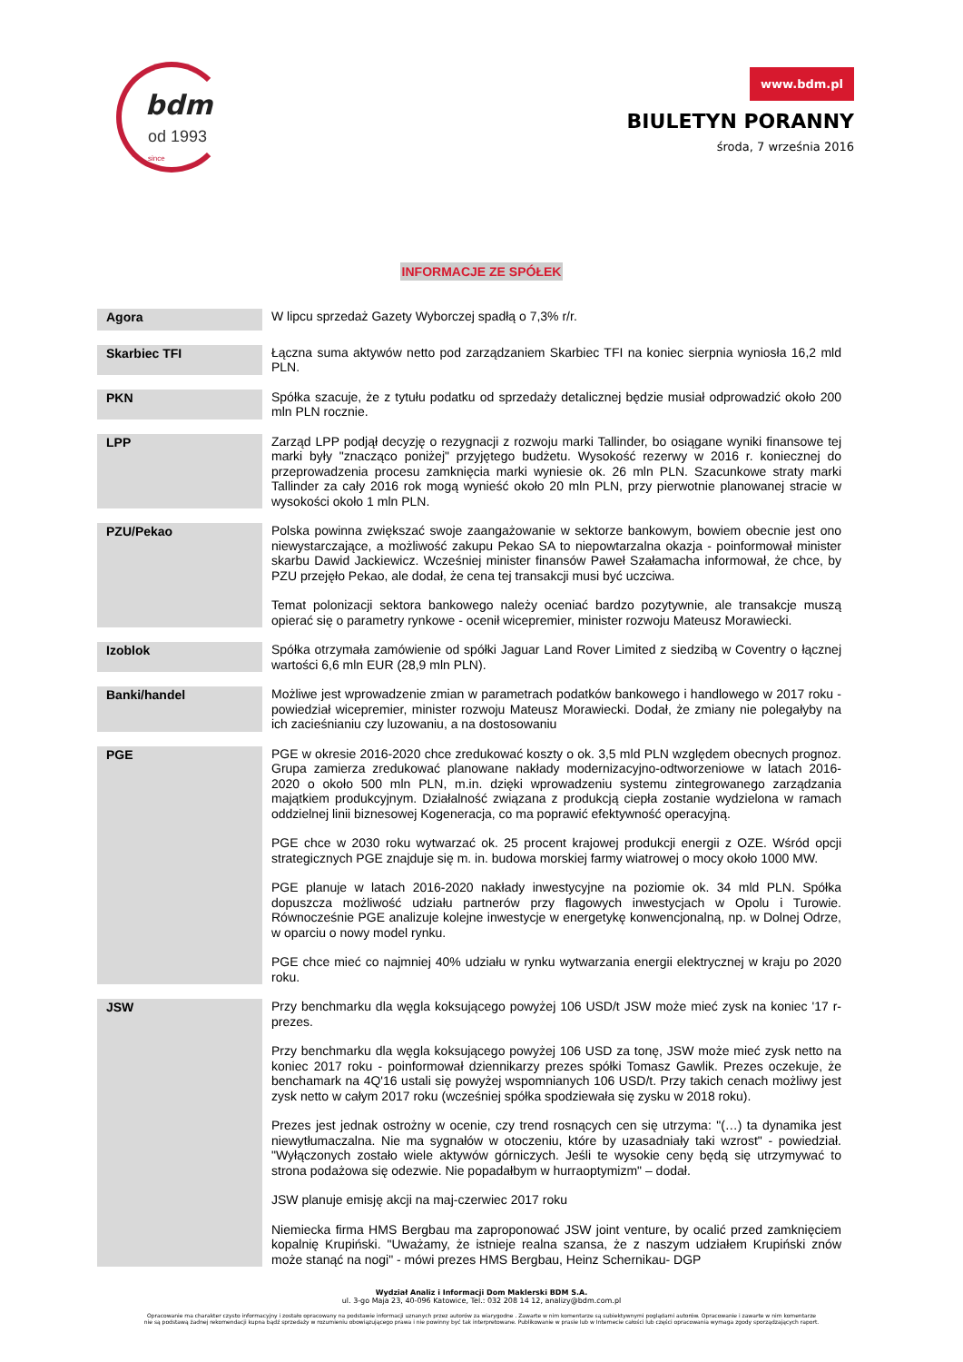bdm
od 1993 since
www.bdm.pl
BIULETYN PORANNY
środa, 7 września 2016
INFORMACJE ZE SPÓŁEK
| Agora | W lipcu sprzedaż Gazety Wyborczej spadłą o 7,3% r/r. |
| Skarbiec TFI | Łączna suma aktywów netto pod zarządzaniem Skarbiec TFI na koniec sierpnia wyniosła 16,2 mld PLN. |
| PKN | Spółka szacuje, że z tytułu podatku od sprzedaży detalicznej będzie musiał odprowadzić około 200 mln PLN rocznie. |
| LPP | Zarząd LPP podjął decyzję o rezygnacji z rozwoju marki Tallinder, bo osiągane wyniki finansowe tej marki były "znacząco poniżej" przyjętego budżetu. Wysokość rezerwy w 2016 r. koniecznej do przeprowadzenia procesu zamknięcia marki wyniesie ok. 26 mln PLN. Szacunkowe straty marki Tallinder za cały 2016 rok mogą wynieść około 20 mln PLN, przy pierwotnie planowanej stracie w wysokości około 1 mln PLN. |
| PZU/Pekao | Polska powinna zwiększać swoje zaangażowanie w sektorze bankowym, bowiem obecnie jest ono niewystarczające, a możliwość zakupu Pekao SA to niepowtarzalna okazja - poinformował minister skarbu Dawid Jackiewicz. Wcześniej minister finansów Paweł Szałamacha informował, że chce, by PZU przejęło Pekao, ale dodał, że cena tej transakcji musi być uczciwa. Temat polonizacji sektora bankowego należy oceniać bardzo pozytywnie, ale transakcje muszą opierać się o parametry rynkowe - ocenił wicepremier, minister rozwoju Mateusz Morawiecki. |
| Izoblok | Spółka otrzymała zamówienie od spółki Jaguar Land Rover Limited z siedzibą w Coventry o łącznej wartości 6,6 mln EUR (28,9 mln PLN). |
| Banki/handel | Możliwe jest wprowadzenie zmian w parametrach podatków bankowego i handlowego w 2017 roku - powiedział wicepremier, minister rozwoju Mateusz Morawiecki. Dodał, że zmiany nie polegałyby na ich zacieśnianiu czy luzowaniu, a na dostosowaniu |
| PGE | PGE w okresie 2016-2020 chce zredukować koszty o ok. 3,5 mld PLN względem obecnych prognoz. Grupa zamierza zredukować planowane nakłady modernizacyjno-odtworzeniowe w latach 2016-2020 o około 500 mln PLN, m.in. dzięki wprowadzeniu systemu zintegrowanego zarządzania majątkiem produkcyjnym. Działalność związana z produkcją ciepła zostanie wydzielona w ramach oddzielnej linii biznesowej Kogeneracja, co ma poprawić efektywność operacyjną. PGE chce w 2030 roku wytwarzać ok. 25 procent krajowej produkcji energii z OZE. Wśród opcji strategicznych PGE znajduje się m. in. budowa morskiej farmy wiatrowej o mocy około 1000 MW. PGE planuje w latach 2016-2020 nakłady inwestycyjne na poziomie ok. 34 mld PLN. Spółka dopuszcza możliwość udziału partnerów przy flagowych inwestycjach w Opolu i Turowie. Równocześnie PGE analizuje kolejne inwestycje w energetykę konwencjonalną, np. w Dolnej Odrze, w oparciu o nowy model rynku. PGE chce mieć co najmniej 40% udziału w rynku wytwarzania energii elektrycznej w kraju po 2020 roku. |
| JSW | Przy benchmarku dla węgla koksującego powyżej 106 USD/t JSW może mieć zysk na koniec '17 r- prezes. Przy benchmarku dla węgla koksującego powyżej 106 USD za tonę, JSW może mieć zysk netto na koniec 2017 roku - poinformował dziennikarzy prezes spółki Tomasz Gawlik. Prezes oczekuje, że benchamark na 4Q'16 ustali się powyżej wspomnianych 106 USD/t. Przy takich cenach możliwy jest zysk netto w całym 2017 roku (wcześniej spółka spodziewała się zysku w 2018 roku). Prezes jest jednak ostrożny w ocenie, czy trend rosnących cen się utrzyma: "(…) ta dynamika jest niewytłumaczalna. Nie ma sygnałów w otoczeniu, które by uzasadniały taki wzrost" - powiedział. "Wyłączonych zostało wiele aktywów górniczych. Jeśli te wysokie ceny będą się utrzymywać to strona podażowa się odezwie. Nie popadałbym w hurraoptymizm" – dodał. JSW planuje emisję akcji na maj-czerwiec 2017 roku Niemiecka firma HMS Bergbau ma zaproponować JSW joint venture, by ocalić przed zamknięciem kopalnię Krupiński. "Uważamy, że istnieje realna szansa, że z naszym udziałem Krupiński znów może stanąć na nogi" - mówi prezes HMS Bergbau, Heinz Schernikau- DGP |
Wydział Analiz i Informacji Dom Maklerski BDM S.A.
ul. 3-go Maja 23, 40-096 Katowice, Tel.: 032 208 14 12, analizy@bdm.com.pl
Opracowanie ma charakter czysto informacyjny i zostało opracowany na podstawie informacji uznanych przez autorów za wiarygodne . Zawarte w nim komentarze są subiektywnymi poglądami autorów. Opracowanie i zawarte w nim komentarze
nie są podstawą żadnej rekomendacji kupna bądź sprzedaży w rozumieniu obowiązującego prawa i nie powinny być tak interpretowane. Publikowanie w prasie lub w Internecie całości lub części opracowania wymaga zgody sporządzających raport.